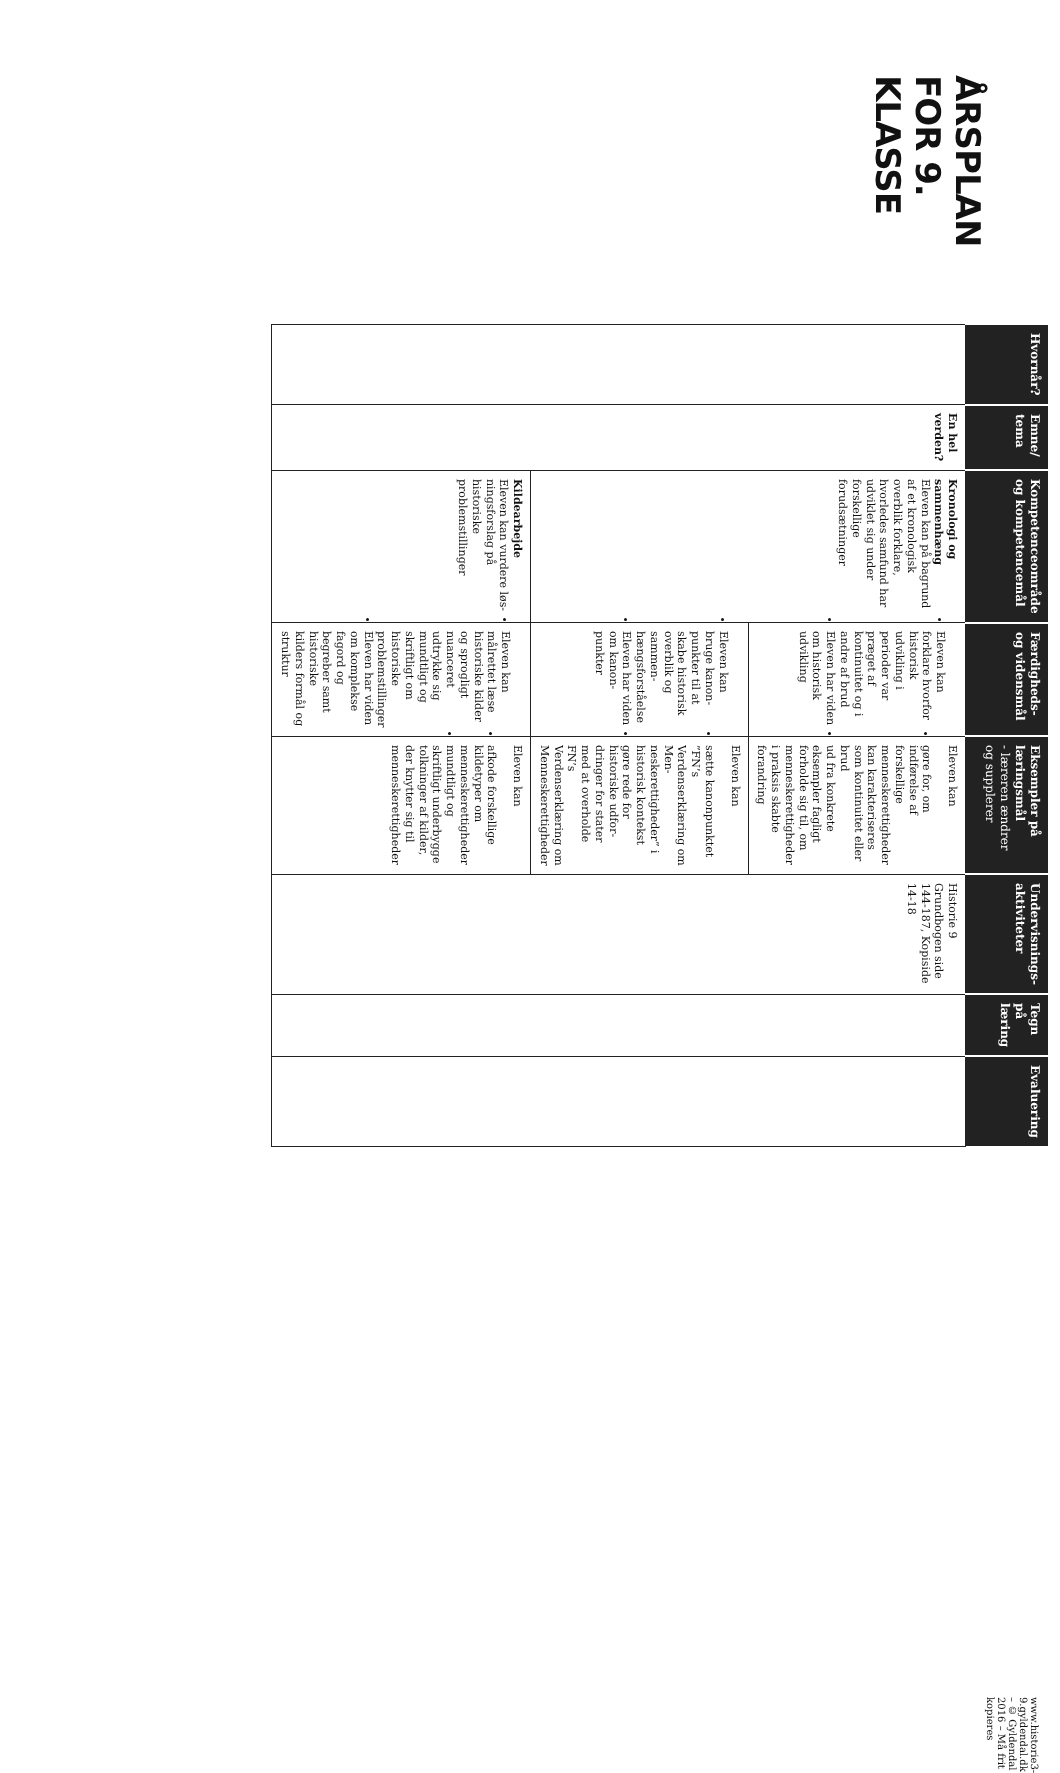ÅRSPLAN FOR 9. KLASSE
| Hvornår? | Emne/ tema | Kompetenceområde og kompetencemål | Færdigheds- og vidensmål | Eksempler på læringsmål - læreren ændrer og supplerer | Undervisnings- aktiviteter | Tegn på læring | Evaluering |
| --- | --- | --- | --- | --- | --- | --- | --- |
| | En hel verden? | Kronologi og sammen­hæng Eleven kan på bagrund af et kronologisk overblik for­klare, hvorledes samfund har udviklet sig under forskellige forudsætninger | Eleven kan forklare hvorfor historisk udvikling i perioder var præget af kontinuitet og i andre af brud Eleven har viden om histo­risk udvikling | Eleven kan gøre for, om indførelse af forskellige menneskerettighe­der kan karakteriseres som kontinuitet eller brud ud fra konkrete eksempler fagligt forholde sig til, om menneskerettigheder i praksis skabte forandring | Historie 9 Grundbogen side 144-187, Kopiside 14-18 | | |
| | | | Eleven kan bruge kanon­punkter til at skabe histo­risk overblik og sammen­hængsforståelse Eleven har viden om kanon­punkter | Eleven kan sætte kanonpunktet ”FN’s Verdenserklæring om Men­neskerettigheder” i historisk kontekst gøre rede for historiske udfor­dringer for stater med at over­holde FN’s Verdenserklæring om Menneskerettigheder | | | |
| | | Kildearbejde Eleven kan vurdere løs­ningsforslag på historiske problemstillinger | Eleven kan målrettet læse historiske kilder og sprog­ligt nuanceret udtrykke sig mundtligt og skriftligt om historiske problemstillinger Eleven har viden om kom­plekse fagord og begreber samt historiske kilders formål og struktur | Eleven kan afkode forskellige kildetyper om menneskerettigheder mundtligt og skriftligt under­bygge tolkninger af kilder, der knytter sig til menneskerettig­heder | | | |
www.historie3-9.gyldendal.dk – © Gyldendal 2016 – Må frit kopieres